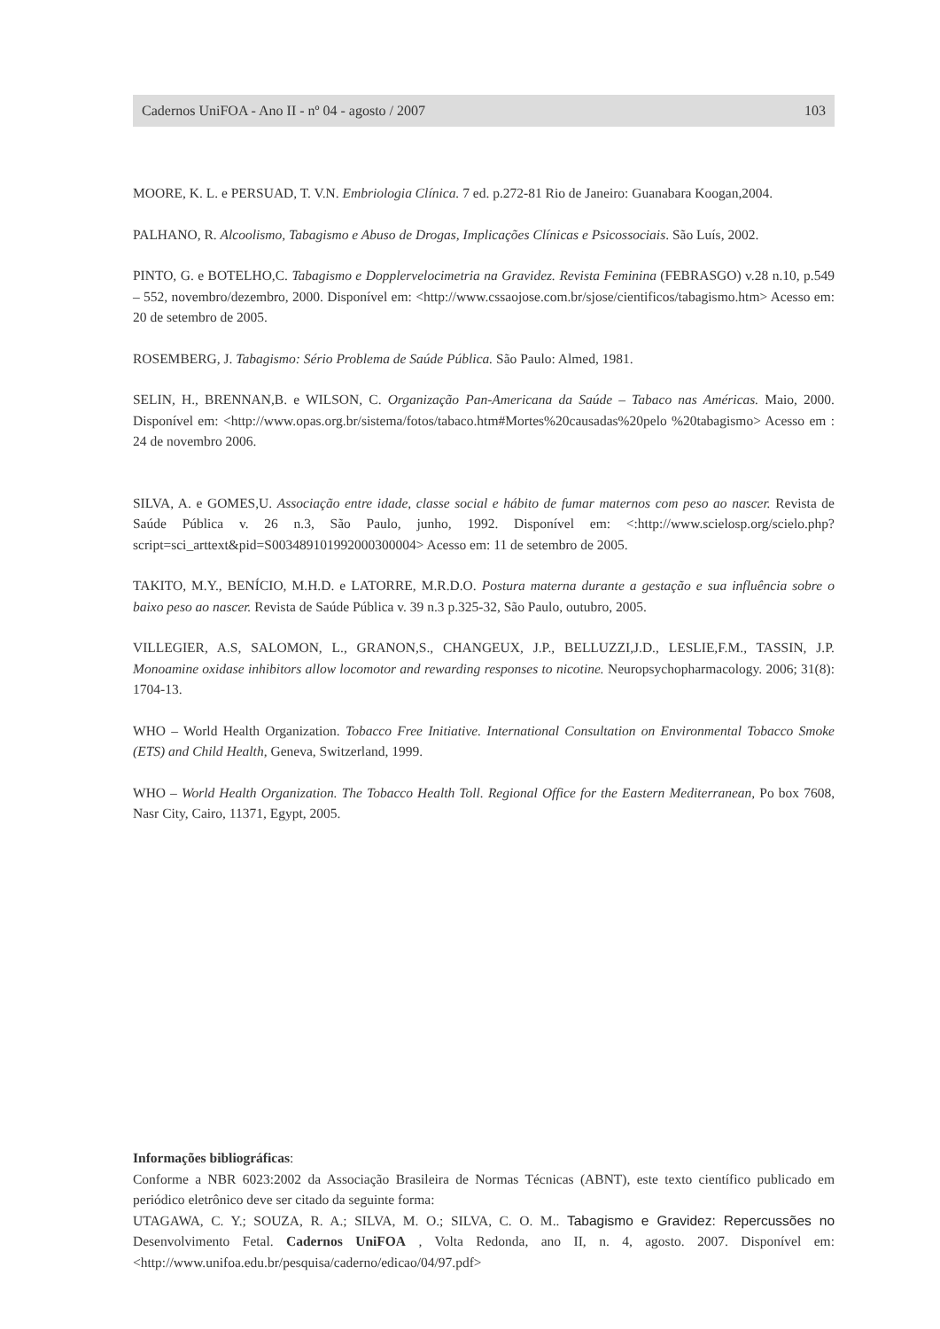Cadernos UniFOA - Ano II - nº 04 - agosto / 2007 103
MOORE, K. L. e PERSUAD, T. V.N. Embriologia Clínica. 7 ed. p.272-81 Rio de Janeiro: Guanabara Koogan,2004.
PALHANO, R. Alcoolismo, Tabagismo e Abuso de Drogas, Implicações Clínicas e Psicossociais. São Luís, 2002.
PINTO, G. e BOTELHO,C. Tabagismo e Dopplervelocimetria na Gravidez. Revista Feminina (FEBRASGO) v.28 n.10, p.549 – 552, novembro/dezembro, 2000. Disponível em: <http://www.cssaojose.com.br/sjose/cientificos/tabagismo.htm> Acesso em: 20 de setembro de 2005.
ROSEMBERG, J. Tabagismo: Sério Problema de Saúde Pública. São Paulo: Almed, 1981.
SELIN, H., BRENNAN,B. e WILSON, C. Organização Pan-Americana da Saúde – Tabaco nas Américas. Maio, 2000. Disponível em: <http://www.opas.org.br/sistema/fotos/tabaco.htm#Mortes%20causadas%20pelo %20tabagismo> Acesso em : 24 de novembro 2006.
SILVA, A. e GOMES,U. Associação entre idade, classe social e hábito de fumar maternos com peso ao nascer. Revista de Saúde Pública v. 26 n.3, São Paulo, junho, 1992. Disponível em: <:http://www.scielosp.org/scielo.php?script=sci_arttext&pid=S003489101992000300004> Acesso em: 11 de setembro de 2005.
TAKITO, M.Y., BENÍCIO, M.H.D. e LATORRE, M.R.D.O. Postura materna durante a gestação e sua influência sobre o baixo peso ao nascer. Revista de Saúde Pública v. 39 n.3 p.325-32, São Paulo, outubro, 2005.
VILLEGIER, A.S, SALOMON, L., GRANON,S., CHANGEUX, J.P., BELLUZZI,J.D., LESLIE,F.M., TASSIN, J.P. Monoamine oxidase inhibitors allow locomotor and rewarding responses to nicotine. Neuropsychopharmacology. 2006; 31(8): 1704-13.
WHO – World Health Organization. Tobacco Free Initiative. International Consultation on Environmental Tobacco Smoke (ETS) and Child Health, Geneva, Switzerland, 1999.
WHO – World Health Organization. The Tobacco Health Toll. Regional Office for the Eastern Mediterranean, Po box 7608, Nasr City, Cairo, 11371, Egypt, 2005.
Informações bibliográficas:
Conforme a NBR 6023:2002 da Associação Brasileira de Normas Técnicas (ABNT), este texto científico publicado em periódico eletrônico deve ser citado da seguinte forma:
UTAGAWA, C. Y.; SOUZA, R. A.; SILVA, M. O.; SILVA, C. O. M.. Tabagismo e Gravidez: Repercussões no Desenvolvimento Fetal. Cadernos UniFOA , Volta Redonda, ano II, n. 4, agosto. 2007. Disponível em: <http://www.unifoa.edu.br/pesquisa/caderno/edicao/04/97.pdf>